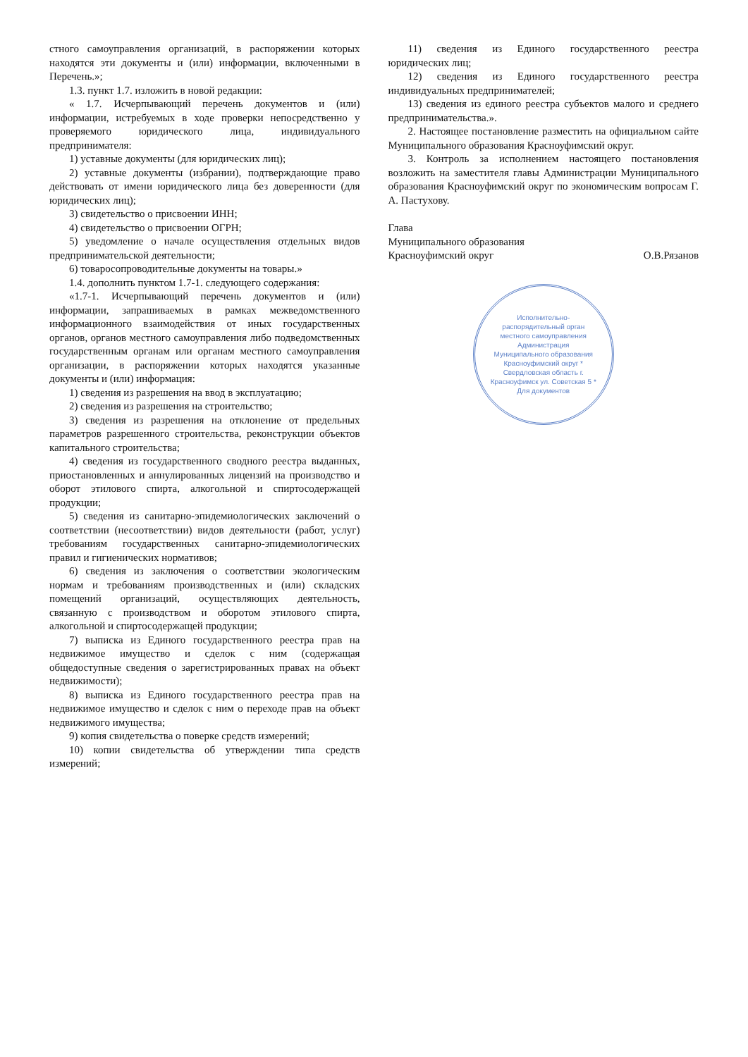стного самоуправления организаций, в распоряжении которых находятся эти документы и (или) информации, включенными в Перечень.»;
1.3. пункт 1.7. изложить в новой редакции:
« 1.7. Исчерпывающий перечень документов и (или) информации, истребуемых в ходе проверки непосредственно у проверяемого юридического лица, индивидуального предпринимателя:
1) уставные документы (для юридических лиц);
2) уставные документы (избрании), подтверждающие право действовать от имени юридического лица без доверенности (для юридических лиц);
3) свидетельство о присвоении ИНН;
4) свидетельство о присвоении ОГРН;
5) уведомление о начале осуществления отдельных видов предпринимательской деятельности;
6) товаросопроводительные документы на товары.»
1.4. дополнить пунктом 1.7-1. следующего содержания:
«1.7-1. Исчерпывающий перечень документов и (или) информации, запрашиваемых в рамках межведомственного информационного взаимодействия от иных государственных органов, органов местного самоуправления либо подведомственных государственным органам или органам местного самоуправления организации, в распоряжении которых находятся указанные документы и (или) информация:
1) сведения из разрешения на ввод в эксплуатацию;
2) сведения из разрешения на строительство;
3) сведения из разрешения на отклонение от предельных параметров разрешенного строительства, реконструкции объектов капитального строительства;
4) сведения из государственного сводного реестра выданных, приостановленных и аннулированных лицензий на производство и оборот этилового спирта, алкогольной и спиртосодержащей продукции;
5) сведения из санитарно-эпидемиологических заключений о соответствии (несоответствии) видов деятельности (работ, услуг) требованиям государственных санитарно-эпидемиологических правил и гигиенических нормативов;
6) сведения из заключения о соответствии экологическим нормам и требованиям производственных и (или) складских помещений организаций, осуществляющих деятельность, связанную с производством и оборотом этилового спирта, алкогольной и спиртосодержащей продукции;
7) выписка из Единого государственного реестра прав на недвижимое имущество и сделок с ним (содержащая общедоступные сведения о зарегистрированных правах на объект недвижимости);
8) выписка из Единого государственного реестра прав на недвижимое имущество и сделок с ним о переходе прав на объект недвижимого имущества;
9) копия свидетельства о поверке средств измерений;
10) копии свидетельства об утверждении типа средств измерений;
11) сведения из Единого государственного реестра юридических лиц;
12) сведения из Единого государственного реестра индивидуальных предпринимателей;
13) сведения из единого реестра субъектов малого и среднего предпринимательства.».
2. Настоящее постановление разместить на официальном сайте Муниципального образования Красноуфимский округ.
3. Контроль за исполнением настоящего постановления возложить на заместителя главы Администрации Муниципального образования Красноуфимский округ по экономическим вопросам Г. А. Пастухову.
Глава
Муниципального образования
Красноуфимский округ
О.В.Рязанов
Исполнительно-распорядительный орган местного самоуправления Администрация Муниципального образования Красноуфимский округ * Свердловская область г. Красноуфимск ул. Советская 5 * Для документов